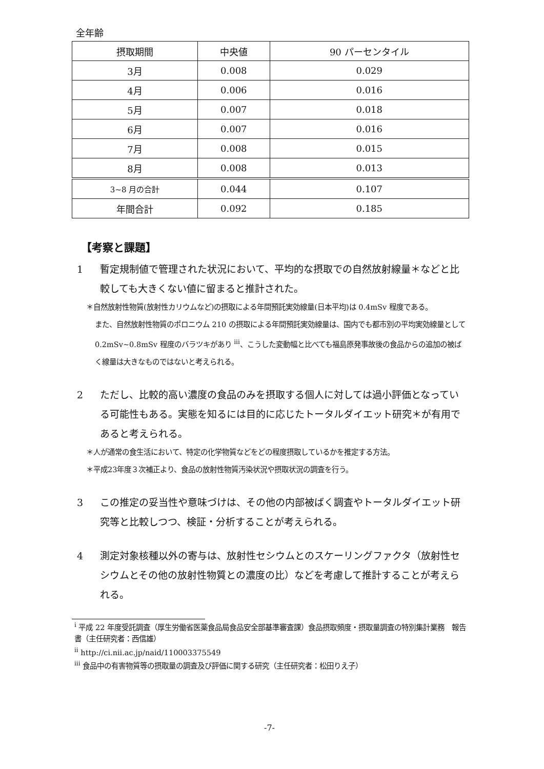全年齢
| 摂取期間 | 中央値 | 90 パーセンタイル |
| --- | --- | --- |
| 3月 | 0.008 | 0.029 |
| 4月 | 0.006 | 0.016 |
| 5月 | 0.007 | 0.018 |
| 6月 | 0.007 | 0.016 |
| 7月 | 0.008 | 0.015 |
| 8月 | 0.008 | 0.013 |
| 3~8 月の合計 | 0.044 | 0.107 |
| 年間合計 | 0.092 | 0.185 |
【考察と課題】
1 暫定規制値で管理された状況において、平均的な摂取での自然放射線量＊などと比較しても大きくない値に留まると推計された。
＊自然放射性物質(放射性カリウムなど)の摂取による年間預託実効線量(日本平均)は 0.4mSv 程度である。
また、自然放射性物質のポロニウム 210 の摂取による年間預託実効線量は、国内でも都市別の平均実効線量として 0.2mSv~0.8mSv 程度のバラツキがあり <sup>iii</sup>、こうした変動幅と比べても福島原発事故後の食品からの追加の被ばく線量は大きなものではないと考えられる。
2 ただし、比較的高い濃度の食品のみを摂取する個人に対しては過小評価となっている可能性もある。実態を知るには目的に応じたトータルダイエット研究＊が有用であると考えられる。
＊人が通常の食生活において、特定の化学物質などをどの程度摂取しているかを推定する方法。
＊平成23年度３次補正より、食品の放射性物質汚染状況や摂取状況の調査を行う。
3 この推定の妥当性や意味づけは、その他の内部被ばく調査やトータルダイエット研究等と比較しつつ、検証・分析することが考えられる。
4 測定対象核種以外の寄与は、放射性セシウムとのスケーリングファクタ（放射性セシウムとその他の放射性物質との濃度の比）などを考慮して推計することが考えられる。
<sup>i</sup> 平成 22 年度受託調査（厚生労働省医薬食品局食品安全部基準審査課）食品摂取頻度・摂取量調査の特別集計業務　報告書（主任研究者：西信雄）
<sup>ii</sup> http://ci.nii.ac.jp/naid/110003375549
<sup>iii</sup> 食品中の有害物質等の摂取量の調査及び評価に関する研究（主任研究者：松田りえ子）
-7-